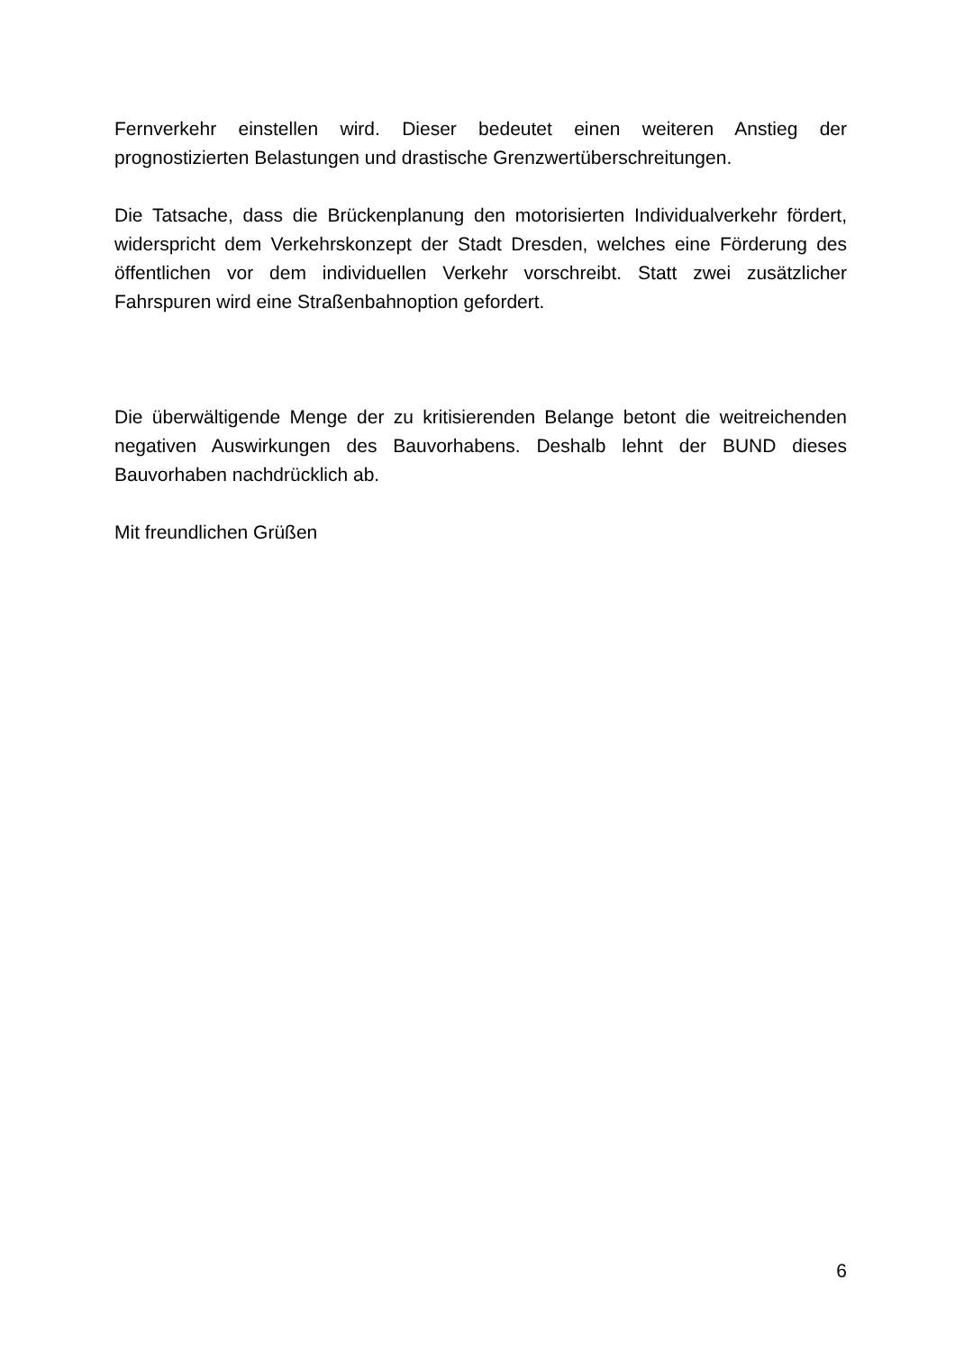Fernverkehr einstellen wird. Dieser bedeutet einen weiteren Anstieg der prognostizierten Belastungen und drastische Grenzwertüberschreitungen.
Die Tatsache, dass die Brückenplanung den motorisierten Individualverkehr fördert, widerspricht dem Verkehrskonzept der Stadt Dresden, welches eine Förderung des öffentlichen vor dem individuellen Verkehr vorschreibt. Statt zwei zusätzlicher Fahrspuren wird eine Straßenbahnoption gefordert.
Die überwältigende Menge der zu kritisierenden Belange betont die weitreichenden negativen Auswirkungen des Bauvorhabens. Deshalb lehnt der BUND dieses Bauvorhaben nachdrücklich ab.
Mit freundlichen Grüßen
6